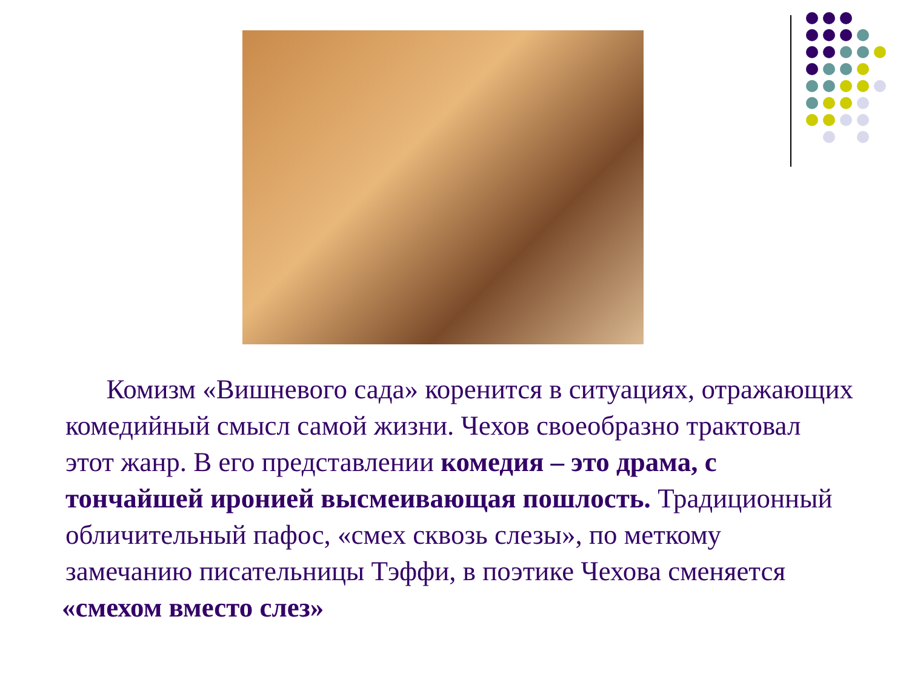Комизм «Вишневого сада» коренится в ситуациях, отражающих комедийный смысл самой жизни. Чехов своеобразно трактовал этот жанр. В его представлении комедия – это драма, с тончайшей иронией высмеивающая пошлость. Традиционный обличительный пафос, «смех сквозь слезы», по меткому замечанию писательницы Тэффи, в поэтике Чехова сменяется
«смехом вместо слез»